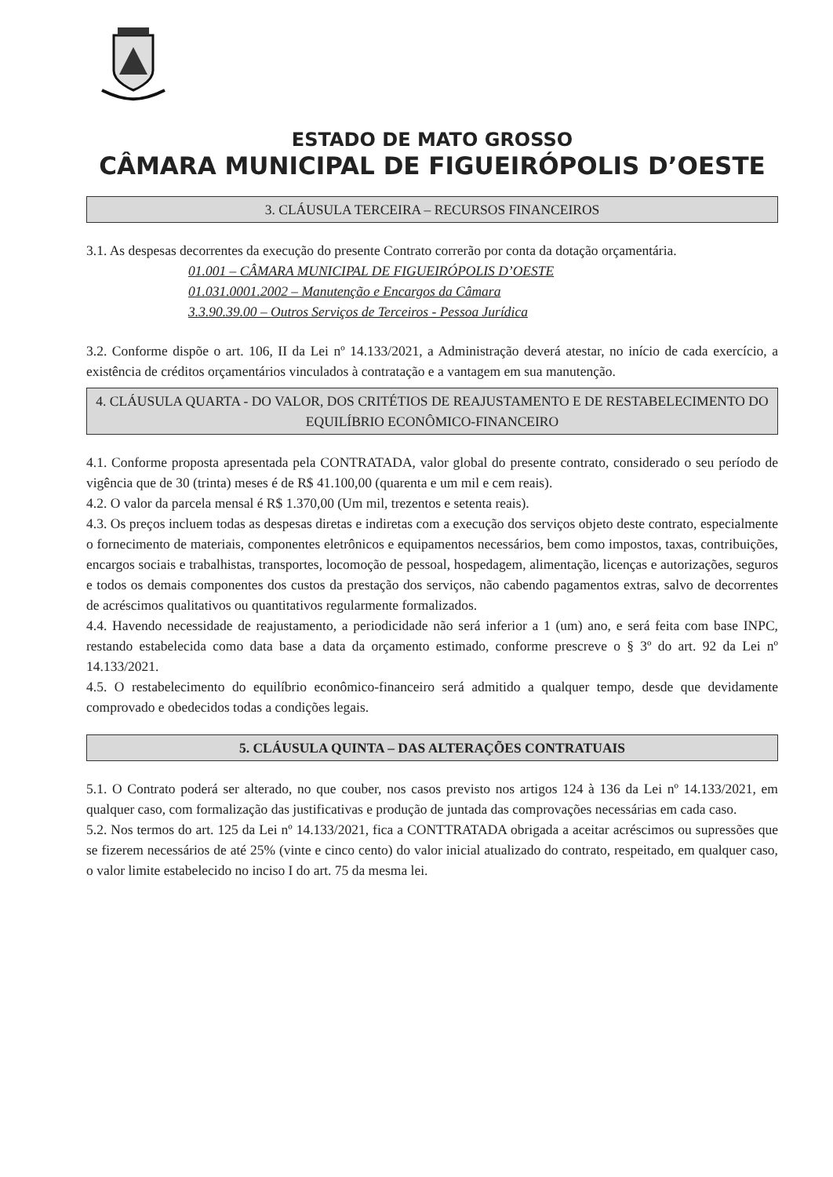ESTADO DE MATO GROSSO
CÂMARA MUNICIPAL DE FIGUEIRÓPOLIS D’OESTE
3. CLÁUSULA TERCEIRA – RECURSOS FINANCEIROS
3.1. As despesas decorrentes da execução do presente Contrato correrão por conta da dotação orçamentária.
01.001 – CÂMARA MUNICIPAL DE FIGUEIRÓPOLIS D’OESTE
01.031.0001.2002 – Manutenção e Encargos da Câmara
3.3.90.39.00 – Outros Serviços de Terceiros - Pessoa Jurídica
3.2. Conforme dispõe o art. 106, II da Lei nº 14.133/2021, a Administração deverá atestar, no início de cada exercício, a existência de créditos orçamentários vinculados à contratação e a vantagem em sua manutenção.
4. CLÁUSULA QUARTA - DO VALOR, DOS CRITÉTIOS DE REAJUSTAMENTO E DE RESTABELECIMENTO DO EQUILÍBRIO ECONÔMICO-FINANCEIRO
4.1. Conforme proposta apresentada pela CONTRATADA, valor global do presente contrato, considerado o seu período de vigência que de 30 (trinta) meses é de R$ 41.100,00 (quarenta e um mil e cem reais).
4.2. O valor da parcela mensal é R$ 1.370,00 (Um mil, trezentos e setenta reais).
4.3. Os preços incluem todas as despesas diretas e indiretas com a execução dos serviços objeto deste contrato, especialmente o fornecimento de materiais, componentes eletrônicos e equipamentos necessários, bem como impostos, taxas, contribuições, encargos sociais e trabalhistas, transportes, locomoção de pessoal, hospedagem, alimentação, licenças e autorizações, seguros e todos os demais componentes dos custos da prestação dos serviços, não cabendo pagamentos extras, salvo de decorrentes de acréscimos qualitativos ou quantitativos regularmente formalizados.
4.4. Havendo necessidade de reajustamento, a periodicidade não será inferior a 1 (um) ano, e será feita com base INPC, restando estabelecida como data base a data da orçamento estimado, conforme prescreve o § 3º do art. 92 da Lei nº 14.133/2021.
4.5. O restabelecimento do equilíbrio econômico-financeiro será admitido a qualquer tempo, desde que devidamente comprovado e obedecidos todas a condições legais.
5. CLÁUSULA QUINTA – DAS ALTERAÇÕES CONTRATUAIS
5.1. O Contrato poderá ser alterado, no que couber, nos casos previsto nos artigos 124 à 136 da Lei nº 14.133/2021, em qualquer caso, com formalização das justificativas e produção de juntada das comprovações necessárias em cada caso.
5.2. Nos termos do art. 125 da Lei nº 14.133/2021, fica a CONTTRATADA obrigada a aceitar acréscimos ou supressões que se fizerem necessários de até 25% (vinte e cinco cento) do valor inicial atualizado do contrato, respeitado, em qualquer caso, o valor limite estabelecido no inciso I do art. 75 da mesma lei.